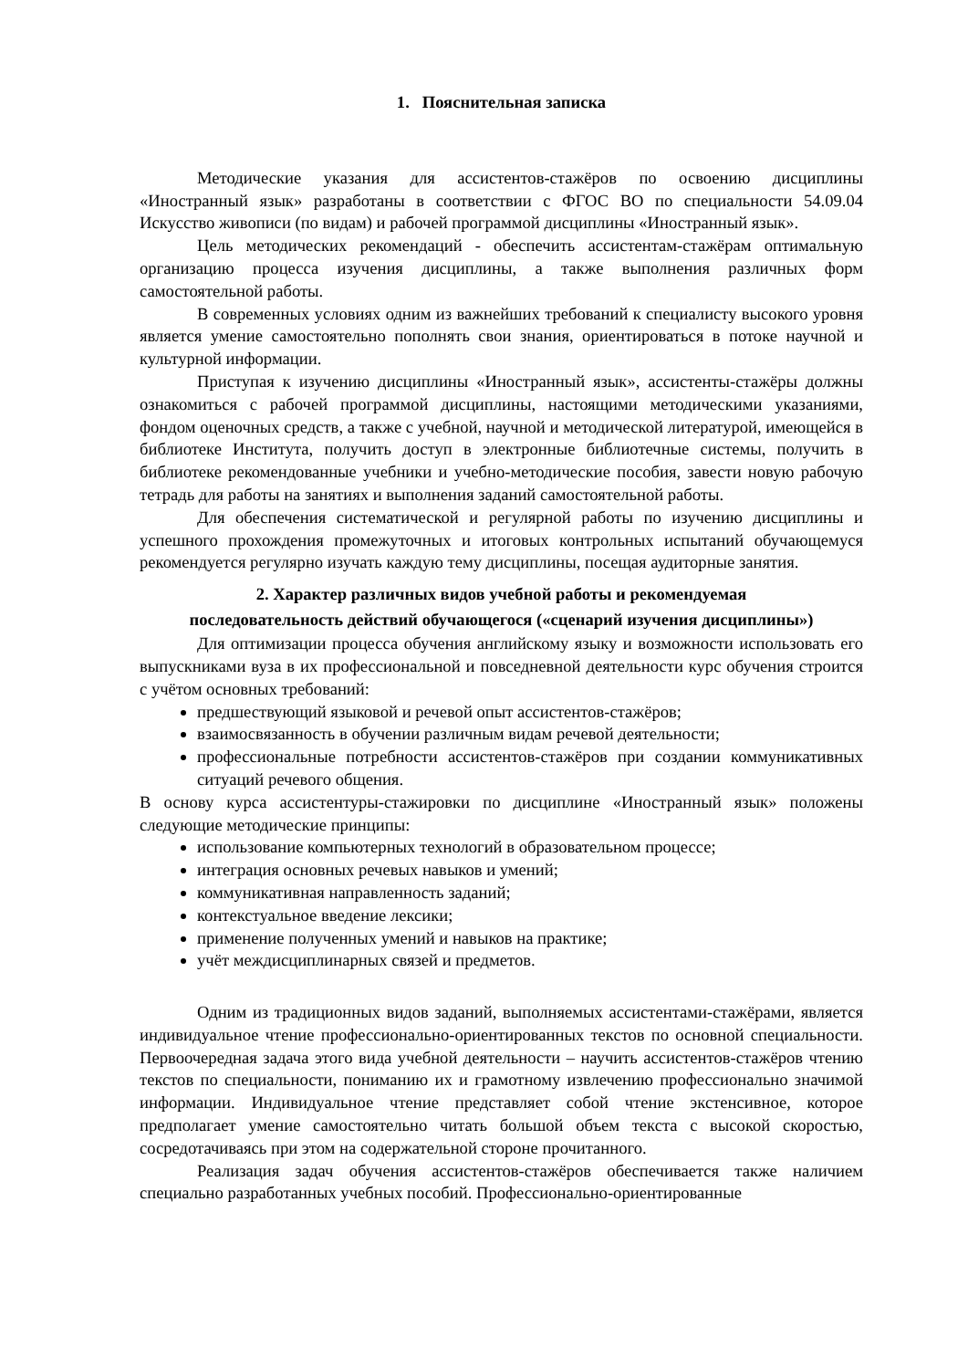1. Пояснительная записка
Методические указания для ассистентов-стажёров по освоению дисциплины «Иностранный язык» разработаны в соответствии с ФГОС ВО по специальности 54.09.04 Искусство живописи (по видам) и рабочей программой дисциплины «Иностранный язык».
Цель методических рекомендаций - обеспечить ассистентам-стажёрам оптимальную организацию процесса изучения дисциплины, а также выполнения различных форм самостоятельной работы.
В современных условиях одним из важнейших требований к специалисту высокого уровня является умение самостоятельно пополнять свои знания, ориентироваться в потоке научной и культурной информации.
Приступая к изучению дисциплины «Иностранный язык», ассистенты-стажёры должны ознакомиться с рабочей программой дисциплины, настоящими методическими указаниями, фондом оценочных средств, а также с учебной, научной и методической литературой, имеющейся в библиотеке Института, получить доступ в электронные библиотечные системы, получить в библиотеке рекомендованные учебники и учебно-методические пособия, завести новую рабочую тетрадь для работы на занятиях и выполнения заданий самостоятельной работы.
Для обеспечения систематической и регулярной работы по изучению дисциплины и успешного прохождения промежуточных и итоговых контрольных испытаний обучающемуся рекомендуется регулярно изучать каждую тему дисциплины, посещая аудиторные занятия.
2. Характер различных видов учебной работы и рекомендуемая
последовательность действий обучающегося («сценарий изучения дисциплины»)
Для оптимизации процесса обучения английскому языку и возможности использовать его выпускниками вуза в их профессиональной и повседневной деятельности курс обучения строится с учётом основных требований:
предшествующий языковой и речевой опыт ассистентов-стажёров;
взаимосвязанность в обучении различным видам речевой деятельности;
профессиональные потребности ассистентов-стажёров при создании коммуникативных ситуаций речевого общения.
В основу курса ассистентуры-стажировки по дисциплине «Иностранный язык» положены следующие методические принципы:
использование компьютерных технологий в образовательном процессе;
интеграция основных речевых навыков и умений;
коммуникативная направленность заданий;
контекстуальное введение лексики;
применение полученных умений и навыков на практике;
учёт междисциплинарных связей и предметов.
Одним из традиционных видов заданий, выполняемых ассистентами-стажёрами, является индивидуальное чтение профессионально-ориентированных текстов по основной специальности. Первоочередная задача этого вида учебной деятельности – научить ассистентов-стажёров чтению текстов по специальности, пониманию их и грамотному извлечению профессионально значимой информации. Индивидуальное чтение представляет собой чтение экстенсивное, которое предполагает умение самостоятельно читать большой объем текста с высокой скоростью, сосредотачиваясь при этом на содержательной стороне прочитанного.
Реализация задач обучения ассистентов-стажёров обеспечивается также наличием специально разработанных учебных пособий. Профессионально-ориентированные